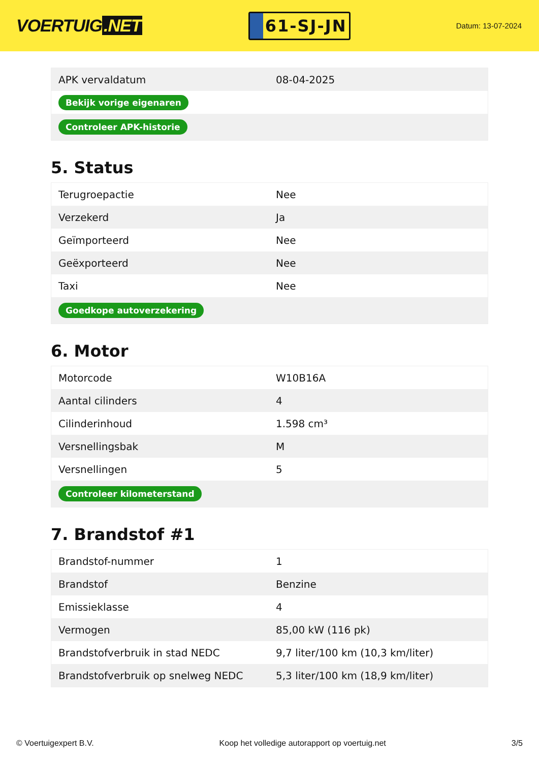VOERTUIG.NET
61-SJ-JN
Datum: 13-07-2024
| APK vervaldatum | 08-04-2025 |
| Bekijk vorige eigenaren | |
| Controleer APK-historie | |
5. Status
| Terugroepactie | Nee |
| Verzekerd | Ja |
| Geïmporteerd | Nee |
| Geëxporteerd | Nee |
| Taxi | Nee |
| Goedkope autoverzekering | |
6. Motor
| Motorcode | W10B16A |
| Aantal cilinders | 4 |
| Cilinderinhoud | 1.598 cm³ |
| Versnellingsbak | M |
| Versnellingen | 5 |
| Controleer kilometerstand | |
7. Brandstof #1
| Brandstof-nummer | 1 |
| Brandstof | Benzine |
| Emissieklasse | 4 |
| Vermogen | 85,00 kW (116 pk) |
| Brandstofverbruik in stad NEDC | 9,7 liter/100 km (10,3 km/liter) |
| Brandstofverbruik op snelweg NEDC | 5,3 liter/100 km (18,9 km/liter) |
© Voertuigexpert B.V. Koop het volledige autorapport op voertuig.net 3/5